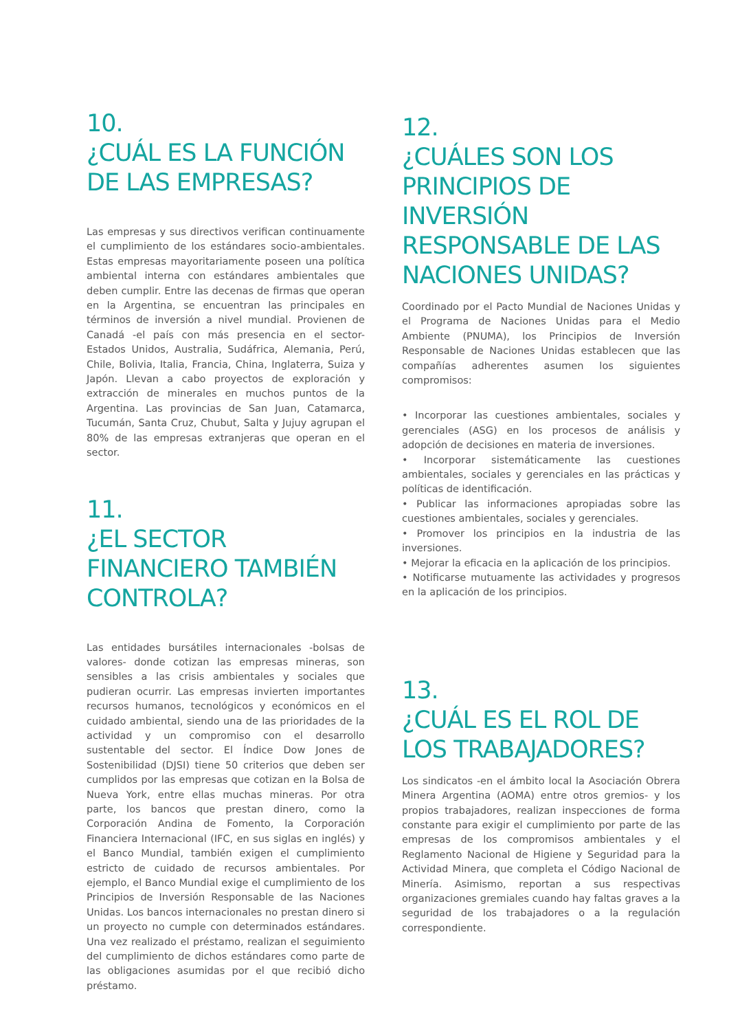10.
¿CUÁL ES LA FUNCIÓN DE LAS EMPRESAS?
Las empresas y sus directivos verifican continuamente el cumplimiento de los estándares socio-ambientales. Estas empresas mayoritariamente poseen una política ambiental interna con estándares ambientales que deben cumplir. Entre las decenas de firmas que operan en la Argentina, se encuentran las principales en términos de inversión a nivel mundial. Provienen de Canadá -el país con más presencia en el sector- Estados Unidos, Australia, Sudáfrica, Alemania, Perú, Chile, Bolivia, Italia, Francia, China, Inglaterra, Suiza y Japón. Llevan a cabo proyectos de exploración y extracción de minerales en muchos puntos de la Argentina. Las provincias de San Juan, Catamarca, Tucumán, Santa Cruz, Chubut, Salta y Jujuy agrupan el 80% de las empresas extranjeras que operan en el sector.
11.
¿EL SECTOR FINANCIERO TAMBIÉN CONTROLA?
Las entidades bursátiles internacionales -bolsas de valores- donde cotizan las empresas mineras, son sensibles a las crisis ambientales y sociales que pudieran ocurrir. Las empresas invierten importantes recursos humanos, tecnológicos y económicos en el cuidado ambiental, siendo una de las prioridades de la actividad y un compromiso con el desarrollo sustentable del sector. El Índice Dow Jones de Sostenibilidad (DJSI) tiene 50 criterios que deben ser cumplidos por las empresas que cotizan en la Bolsa de Nueva York, entre ellas muchas mineras. Por otra parte, los bancos que prestan dinero, como la Corporación Andina de Fomento, la Corporación Financiera Internacional (IFC, en sus siglas en inglés) y el Banco Mundial, también exigen el cumplimiento estricto de cuidado de recursos ambientales. Por ejemplo, el Banco Mundial exige el cumplimiento de los Principios de Inversión Responsable de las Naciones Unidas. Los bancos internacionales no prestan dinero si un proyecto no cumple con determinados estándares. Una vez realizado el préstamo, realizan el seguimiento del cumplimiento de dichos estándares como parte de las obligaciones asumidas por el que recibió dicho préstamo.
12.
¿CUÁLES SON LOS PRINCIPIOS DE INVERSIÓN RESPONSABLE DE LAS NACIONES UNIDAS?
Coordinado por el Pacto Mundial de Naciones Unidas y el Programa de Naciones Unidas para el Medio Ambiente (PNUMA), los Principios de Inversión Responsable de Naciones Unidas establecen que las compañías adherentes asumen los siguientes compromisos:
• Incorporar las cuestiones ambientales, sociales y gerenciales (ASG) en los procesos de análisis y adopción de decisiones en materia de inversiones.
• Incorporar sistemáticamente las cuestiones ambientales, sociales y gerenciales en las prácticas y políticas de identificación.
• Publicar las informaciones apropiadas sobre las cuestiones ambientales, sociales y gerenciales.
• Promover los principios en la industria de las inversiones.
• Mejorar la eficacia en la aplicación de los principios.
• Notificarse mutuamente las actividades y progresos en la aplicación de los principios.
13.
¿CUÁL ES EL ROL DE LOS TRABAJADORES?
Los sindicatos -en el ámbito local la Asociación Obrera Minera Argentina (AOMA) entre otros gremios- y los propios trabajadores, realizan inspecciones de forma constante para exigir el cumplimiento por parte de las empresas de los compromisos ambientales y el Reglamento Nacional de Higiene y Seguridad para la Actividad Minera, que completa el Código Nacional de Minería. Asimismo, reportan a sus respectivas organizaciones gremiales cuando hay faltas graves a la seguridad de los trabajadores o a la regulación correspondiente.